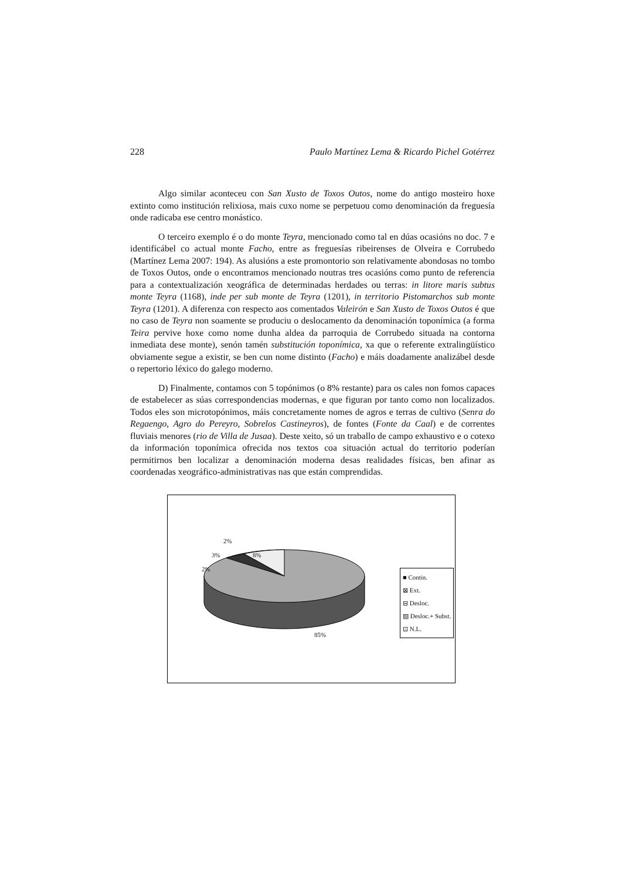228 Paulo Martínez Lema & Ricardo Pichel Gotérrez
Algo similar aconteceu con San Xusto de Toxos Outos, nome do antigo mosteiro hoxe extinto como institución relixiosa, mais cuxo nome se perpetuou como denominación da freguesía onde radicaba ese centro monástico.
O terceiro exemplo é o do monte Teyra, mencionado como tal en dúas ocasións no doc. 7 e identificábel co actual monte Facho, entre as freguesías ribeirenses de Olveira e Corrubedo (Martínez Lema 2007: 194). As alusións a este promontorio son relativamente abondosas no tombo de Toxos Outos, onde o encontramos mencionado noutras tres ocasións como punto de referencia para a contextualización xeográfica de determinadas herdades ou terras: in litore maris subtus monte Teyra (1168), inde per sub monte de Teyra (1201), in territorio Pistomarchos sub monte Teyra (1201). A diferenza con respecto aos comentados Valeirón e San Xusto de Toxos Outos é que no caso de Teyra non soamente se produciu o deslocamento da denominación toponímica (a forma Teira pervive hoxe como nome dunha aldea da parroquia de Corrubedo situada na contorna inmediata dese monte), senón tamén substitución toponímica, xa que o referente extralingüístico obviamente segue a existir, se ben cun nome distinto (Facho) e máis doadamente analizábel desde o repertorio léxico do galego moderno.
D) Finalmente, contamos con 5 topónimos (o 8% restante) para os cales non fomos capaces de estabelecer as súas correspondencias modernas, e que figuran por tanto como non localizados. Todos eles son microtopónimos, máis concretamente nomes de agros e terras de cultivo (Senra do Regaengo, Agro do Pereyro, Sobrelos Castineyros), de fontes (Fonte da Caal) e de correntes fluviais menores (rio de Villa de Jusaa). Deste xeito, só un traballo de campo exhaustivo e o cotexo da información toponímica ofrecida nos textos coa situación actual do territorio poderían permitirnos ben localizar a denominación moderna desas realidades físicas, ben afinar as coordenadas xeográfico-administrativas nas que están comprendidas.
2%
3% 8%
2%
85%
■ Contin.
⊠ Ext.
⊟ Desloc.
▨ Desloc.+ Subst.
⊡ N.L.